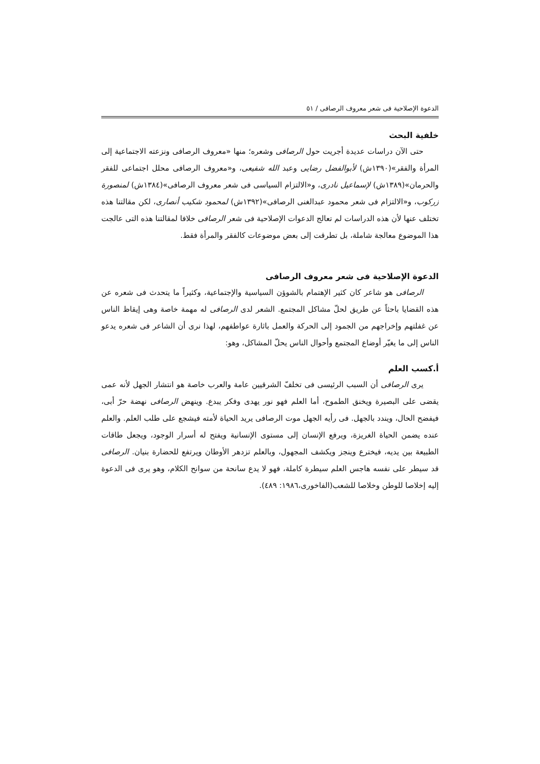الدعوة الإصلاحية فی شعر معروف الرصافی / ٥١
خلفية البحث
حتی الآن دراسات عديدة أجريت حول الرصافی وشعره؛ منها «معروف الرصافی ونزعته الاجتماعية إلى المرأة والفقر»(١٣٩٠ش) لأبوالفضل رضايی وعبد الله شفيعی، و«معروف الرصافی محلل اجتماعی للفقر والحرمان»(١٣٨٩ش) لإسماعيل نادری، و«الالتزام السياسی فی شعر معروف الرصافی»(١٣٨٤ش) لمنصورة زركوب، و«الالتزام فی شعر محمود عبدالغنی الرصافی»(١٣٩٢ش) لمحمود شكيب أنصاری، لكن مقالتنا هذه تختلف عنها لأن هذه الدراسات لم تعالج الدعوات الإصلاحية فی شعر الرصافی خلافا لمقالتنا هذه التی عالجت هذا الموضوع معالجة شاملة، بل تطرقت إلى بعض موضوعات كالفقر والمرأة فقط.
الدعوة الإصلاحية فی شعر معروف الرصافی
الرصافی هو شاعر كان كثير الإهتمام بالشوؤن السياسية والإجتماعية، وكثيراً ما يتحدث فی شعره عن هذه القضايا باحثاً عن طريق لحلّ مشاكل المجتمع. الشعر لدى الرصافی له مهمة خاصة وهی إيقاظ الناس عن غفلتهم وإخراجهم من الجمود إلى الحركة والعمل باثارة عواطفهم، لهذا نری أن الشاعر فی شعره يدعو الناس إلی ما يغيّر أوضاع المجتمع وأحوال الناس يحلّ المشاكل، وهو:
أ.كسب العلم
يری الرصافی أن السبب الرئيسی فی تخلفّ الشرقيين عامة والعرب خاصة هو انتشار الجهل لأنه عمی يقضی على البصيرة ويخنق الطموح، أما العلم فهو نور يهدی وفكر يبدع. وينهض الرصافی نهضة حرّ أبی، فيفضح الحال، ويندد بالجهل. فی رأيه الجهل موت الرصافی يريد الحياة لأمته فيشجع على طلب العلم. والعلم عنده يضمن الحياة الغريزة، ويرفع الإنسان إلى مستوى الإنسانية ويفتح له أسرار الوجود، ويجعل طاقات الطبيعة بين يديه، فيخترع وينجز ويكشف المجهول، وبالعلم تزدهر الأوطان ويرتفع للحضارة بنيان. الرصافی قد سيطر على نفسه هاجس العلم سيطرة كاملة، فهو لا يدع سانحة من سوانح الكلام، وهو يری فی الدعوة إليه إخلاصا للوطن وخلاصا للشعب(الفاخوری،١٩٨٦: ٤٨٩).